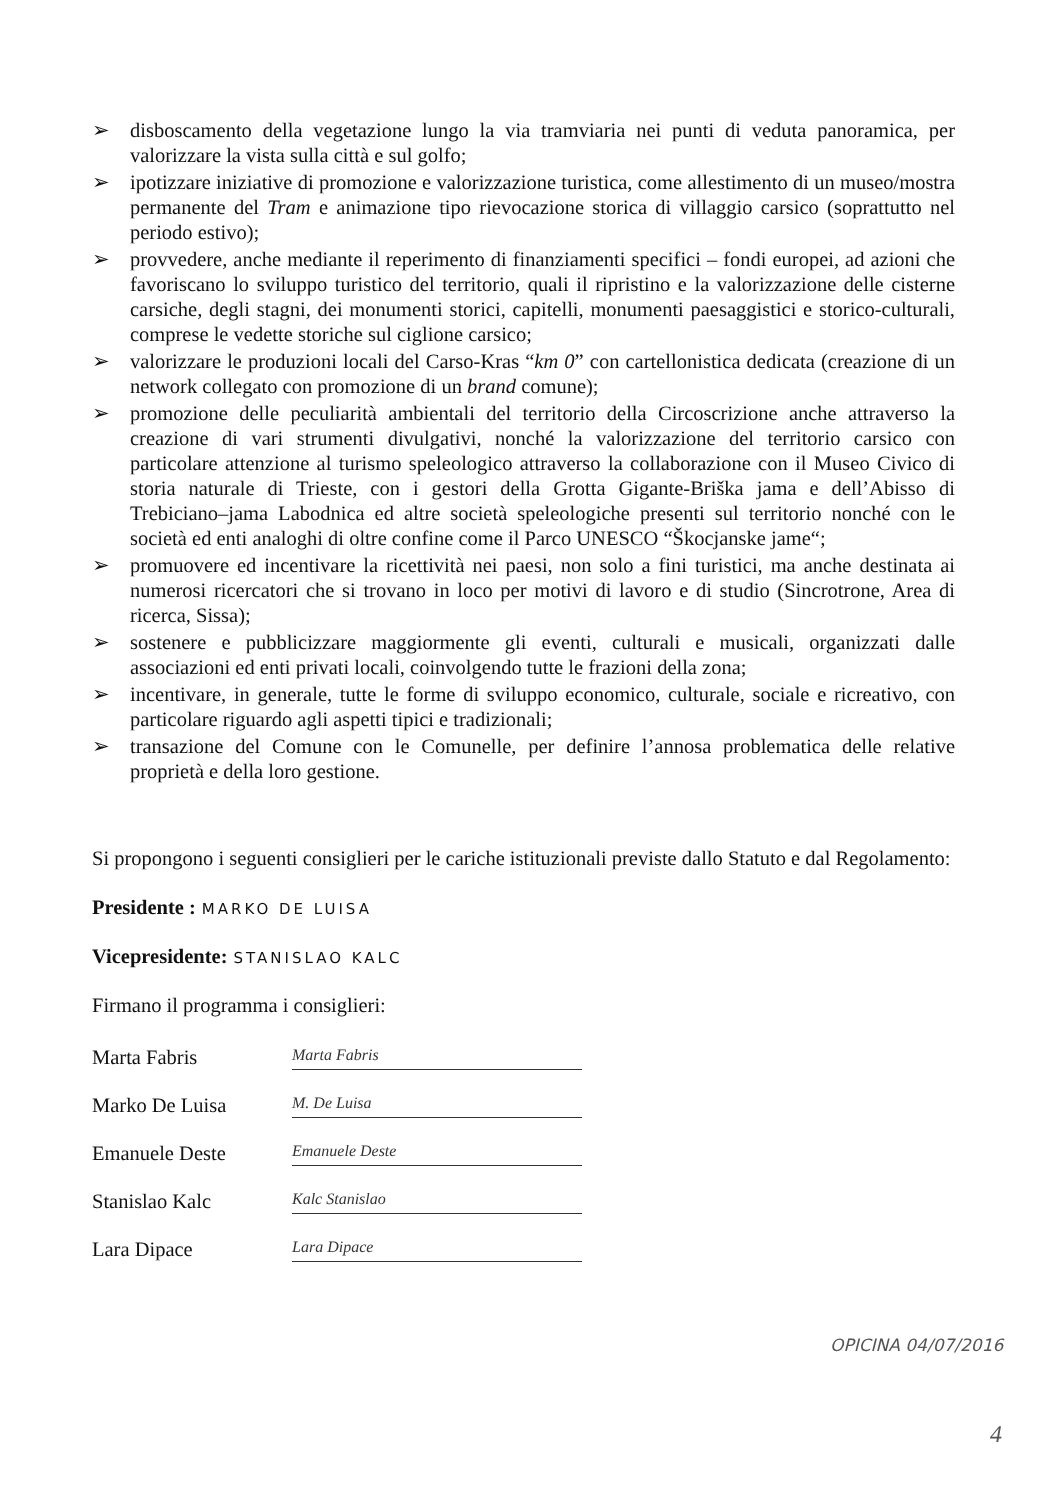➢ disboscamento della vegetazione lungo la via tramviaria nei punti di veduta panoramica, per valorizzare la vista sulla città e sul golfo;
➢ ipotizzare iniziative di promozione e valorizzazione turistica, come allestimento di un museo/mostra permanente del Tram e animazione tipo rievocazione storica di villaggio carsico (soprattutto nel periodo estivo);
➢ provvedere, anche mediante il reperimento di finanziamenti specifici – fondi europei, ad azioni che favoriscano lo sviluppo turistico del territorio, quali il ripristino e la valorizzazione delle cisterne carsiche, degli stagni, dei monumenti storici, capitelli, monumenti paesaggistici e storico-culturali, comprese le vedette storiche sul ciglione carsico;
➢ valorizzare le produzioni locali del Carso-Kras “km 0” con cartellonistica dedicata (creazione di un network collegato con promozione di un brand comune);
➢ promozione delle peculiarità ambientali del territorio della Circoscrizione anche attraverso la creazione di vari strumenti divulgativi, nonché la valorizzazione del territorio carsico con particolare attenzione al turismo speleologico attraverso la collaborazione con il Museo Civico di storia naturale di Trieste, con i gestori della Grotta Gigante-Briška jama e dell’Abisso di Trebiciano–jama Labodnica ed altre società speleologiche presenti sul territorio nonché con le società ed enti analoghi di oltre confine come il Parco UNESCO “Škocjanske jame“;
➢ promuovere ed incentivare la ricettività nei paesi, non solo a fini turistici, ma anche destinata ai numerosi ricercatori che si trovano in loco per motivi di lavoro e di studio (Sincrotrone, Area di ricerca, Sissa);
➢ sostenere e pubblicizzare maggiormente gli eventi, culturali e musicali, organizzati dalle associazioni ed enti privati locali, coinvolgendo tutte le frazioni della zona;
➢ incentivare, in generale, tutte le forme di sviluppo economico, culturale, sociale e ricreativo, con particolare riguardo agli aspetti tipici e tradizionali;
➢ transazione del Comune con le Comunelle, per definire l’annosa problematica delle relative proprietà e della loro gestione.
Si propongono i seguenti consiglieri per le cariche istituzionali previste dallo Statuto e dal Regolamento:
Presidente : MARKO DE LUISA
Vicepresidente: STANISLAO KALC
Firmano il programma i consiglieri:
Marta Fabris Marta Fabris
Marko De Luisa M. De Luisa
Emanuele Deste Emanuele Deste
Stanislao Kalc Kalc Stanislao
Lara Dipace Lara Dipace
OPICINA 04/07/2016
4